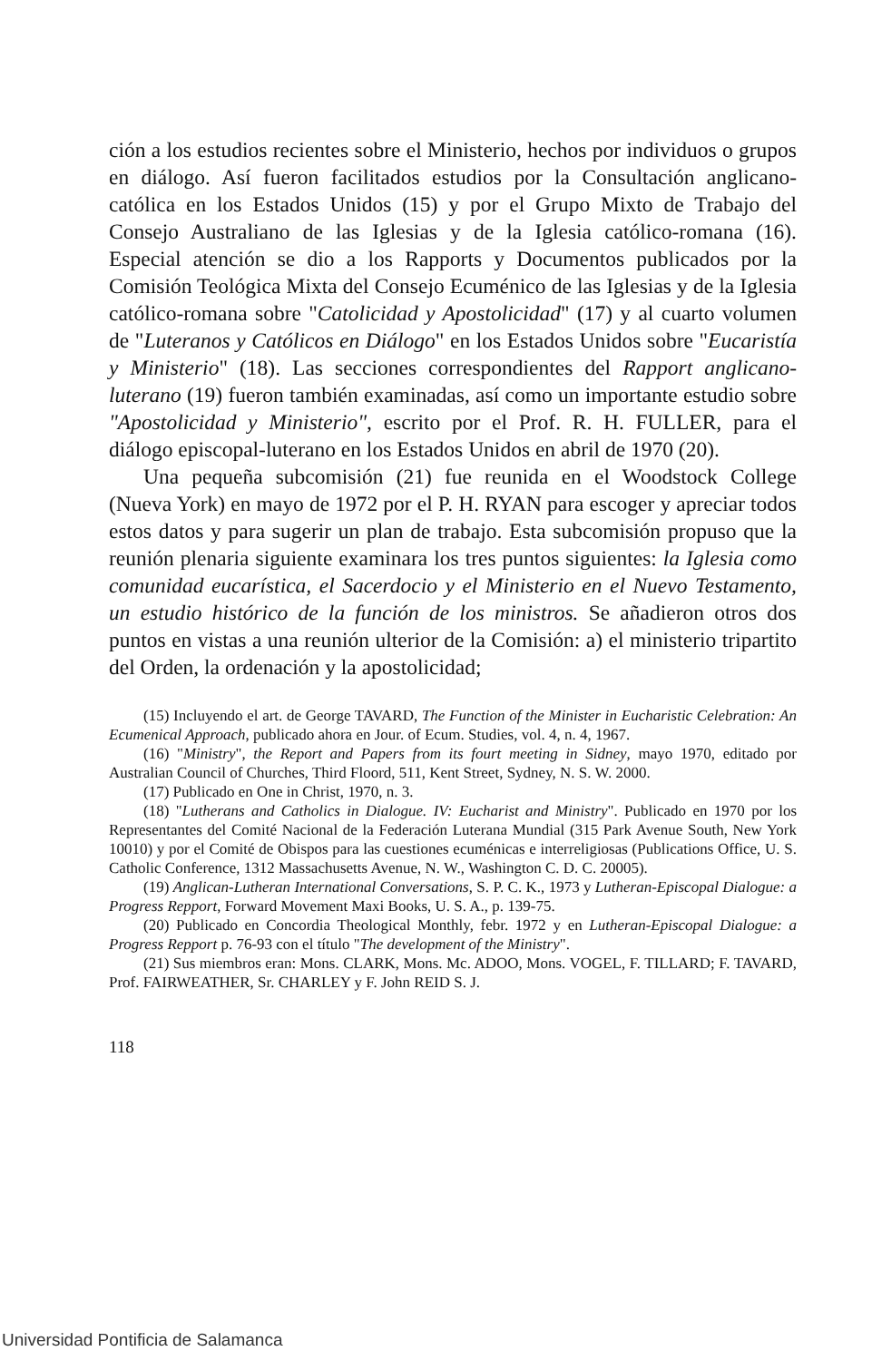ción a los estudios recientes sobre el Ministerio, hechos por individuos o grupos en diálogo. Así fueron facilitados estudios por la Consultación anglicano-católica en los Estados Unidos (15) y por el Grupo Mixto de Trabajo del Consejo Australiano de las Iglesias y de la Iglesia católico-romana (16). Especial atención se dio a los Rapports y Documentos publicados por la Comisión Teológica Mixta del Consejo Ecuménico de las Iglesias y de la Iglesia católico-romana sobre "Catolicidad y Apostolicidad" (17) y al cuarto volumen de "Luteranos y Católicos en Diálogo" en los Estados Unidos sobre "Eucaristía y Ministerio" (18). Las secciones correspondientes del Rapport anglicano-luterano (19) fueron también examinadas, así como un importante estudio sobre "Apostolicidad y Ministerio", escrito por el Prof. R. H. FULLER, para el diálogo episcopal-luterano en los Estados Unidos en abril de 1970 (20).
Una pequeña subcomisión (21) fue reunida en el Woodstock College (Nueva York) en mayo de 1972 por el P. H. RYAN para escoger y apreciar todos estos datos y para sugerir un plan de trabajo. Esta subcomisión propuso que la reunión plenaria siguiente examinara los tres puntos siguientes: la Iglesia como comunidad eucarística, el Sacerdocio y el Ministerio en el Nuevo Testamento, un estudio histórico de la función de los ministros. Se añadieron otros dos puntos en vistas a una reunión ulterior de la Comisión: a) el ministerio tripartito del Orden, la ordenación y la apostolicidad;
(15) Incluyendo el art. de George TAVARD, The Function of the Minister in Eucharistic Celebration: An Ecumenical Approach, publicado ahora en Jour. of Ecum. Studies, vol. 4, n. 4, 1967.
(16) "Ministry", the Report and Papers from its fourt meeting in Sidney, mayo 1970, editado por Australian Council of Churches, Third Floord, 511, Kent Street, Sydney, N. S. W. 2000.
(17) Publicado en One in Christ, 1970, n. 3.
(18) "Lutherans and Catholics in Dialogue. IV: Eucharist and Ministry". Publicado en 1970 por los Representantes del Comité Nacional de la Federación Luterana Mundial (315 Park Avenue South, New York 10010) y por el Comité de Obispos para las cuestiones ecuménicas e interreligiosas (Publications Office, U. S. Catholic Conference, 1312 Massachusetts Avenue, N. W., Washington C. D. C. 20005).
(19) Anglican-Lutheran International Conversations, S. P. C. K., 1973 y Lutheran-Episcopal Dialogue: a Progress Repport, Forward Movement Maxi Books, U. S. A., p. 139-75.
(20) Publicado en Concordia Theological Monthly, febr. 1972 y en Lutheran-Episcopal Dialogue: a Progress Repport p. 76-93 con el título "The development of the Ministry".
(21) Sus miembros eran: Mons. CLARK, Mons. Mc. ADOO, Mons. VOGEL, F. TILLARD; F. TAVARD, Prof. FAIRWEATHER, Sr. CHARLEY y F. John REID S. J.
118
Universidad Pontificia de Salamanca